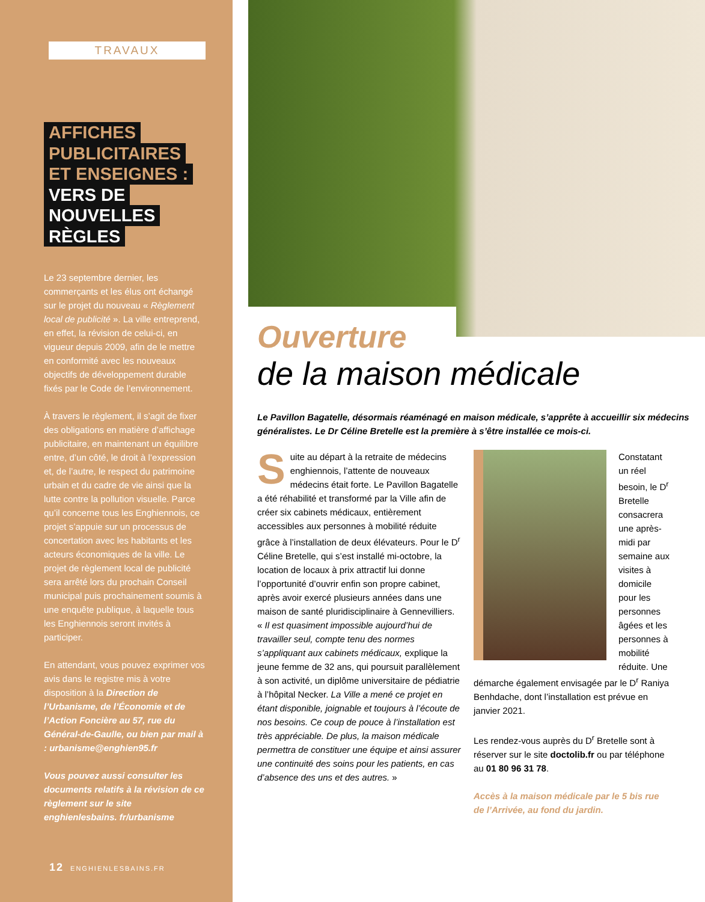TRAVAUX
AFFICHES
PUBLICITAIRES
ET ENSEIGNES :
VERS DE
NOUVELLES
RÈGLES
Le 23 septembre dernier, les commerçants et les élus ont échangé sur le projet du nouveau « Règlement local de publicité ». La ville entreprend, en effet, la révision de celui-ci, en vigueur depuis 2009, afin de le mettre en conformité avec les nouveaux objectifs de développement durable fixés par le Code de l’environnement.
À travers le règlement, il s’agit de fixer des obligations en matière d’affichage publicitaire, en maintenant un équilibre entre, d’un côté, le droit à l’expression et, de l’autre, le respect du patrimoine urbain et du cadre de vie ainsi que la lutte contre la pollution visuelle. Parce qu’il concerne tous les Enghiennois, ce projet s’appuie sur un processus de concertation avec les habitants et les acteurs économiques de la ville. Le projet de règlement local de publicité sera arrêté lors du prochain Conseil municipal puis prochainement soumis à une enquête publique, à laquelle tous les Enghiennois seront invités à participer.
En attendant, vous pouvez exprimer vos avis dans le registre mis à votre disposition à la Direction de l’Urbanisme, de l’Économie et de l’Action Foncière au 57, rue du Général-de-Gaulle, ou bien par mail à : urbanisme@enghien95.fr
Vous pouvez aussi consulter les documents relatifs à la révision de ce règlement sur le site enghienlesbains. fr/urbanisme
12 ENGHIENLESBAINS.FR
Ouverture
de la maison médicale
Le Pavillon Bagatelle, désormais réaménagé en maison médicale, s’apprête à accueillir six médecins généralistes. Le Dr Céline Bretelle est la première à s’être installée ce mois-ci.
Suite au départ à la retraite de médecins enghiennois, l’attente de nouveaux médecins était forte. Le Pavillon Bagatelle a été réhabilité et transformé par la Ville afin de créer six cabinets médicaux, entièrement accessibles aux personnes à mobilité réduite grâce à l’installation de deux élévateurs. Pour le D<sup>r</sup> Céline Bretelle, qui s’est installé mi-octobre, la location de locaux à prix attractif lui donne l’opportunité d’ouvrir enfin son propre cabinet, après avoir exercé plusieurs années dans une maison de santé pluridisciplinaire à Gennevilliers. « Il est quasiment impossible aujourd’hui de travailler seul, compte tenu des normes s’appliquant aux cabinets médicaux, explique la jeune femme de 32 ans, qui poursuit parallèlement à son activité, un diplôme universitaire de pédiatrie à l’hôpital Necker. La Ville a mené ce projet en étant disponible, joignable et toujours à l’écoute de nos besoins. Ce coup de pouce à l’installation est très appréciable. De plus, la maison médicale permettra de constituer une équipe et ainsi assurer une continuité des soins pour les patients, en cas d’absence des uns et des autres. »
Constatant un réel besoin, le D<sup>r</sup> Bretelle consacrera une après-midi par semaine aux visites à domicile pour les personnes âgées et les personnes à mobilité réduite. Une démarche également envisagée par le D<sup>r</sup> Raniya Benhdache, dont l’installation est prévue en janvier 2021.
Les rendez-vous auprès du D<sup>r</sup> Bretelle sont à réserver sur le site doctolib.fr ou par téléphone au 01 80 96 31 78.
Accès à la maison médicale par le 5 bis rue de l’Arrivée, au fond du jardin.